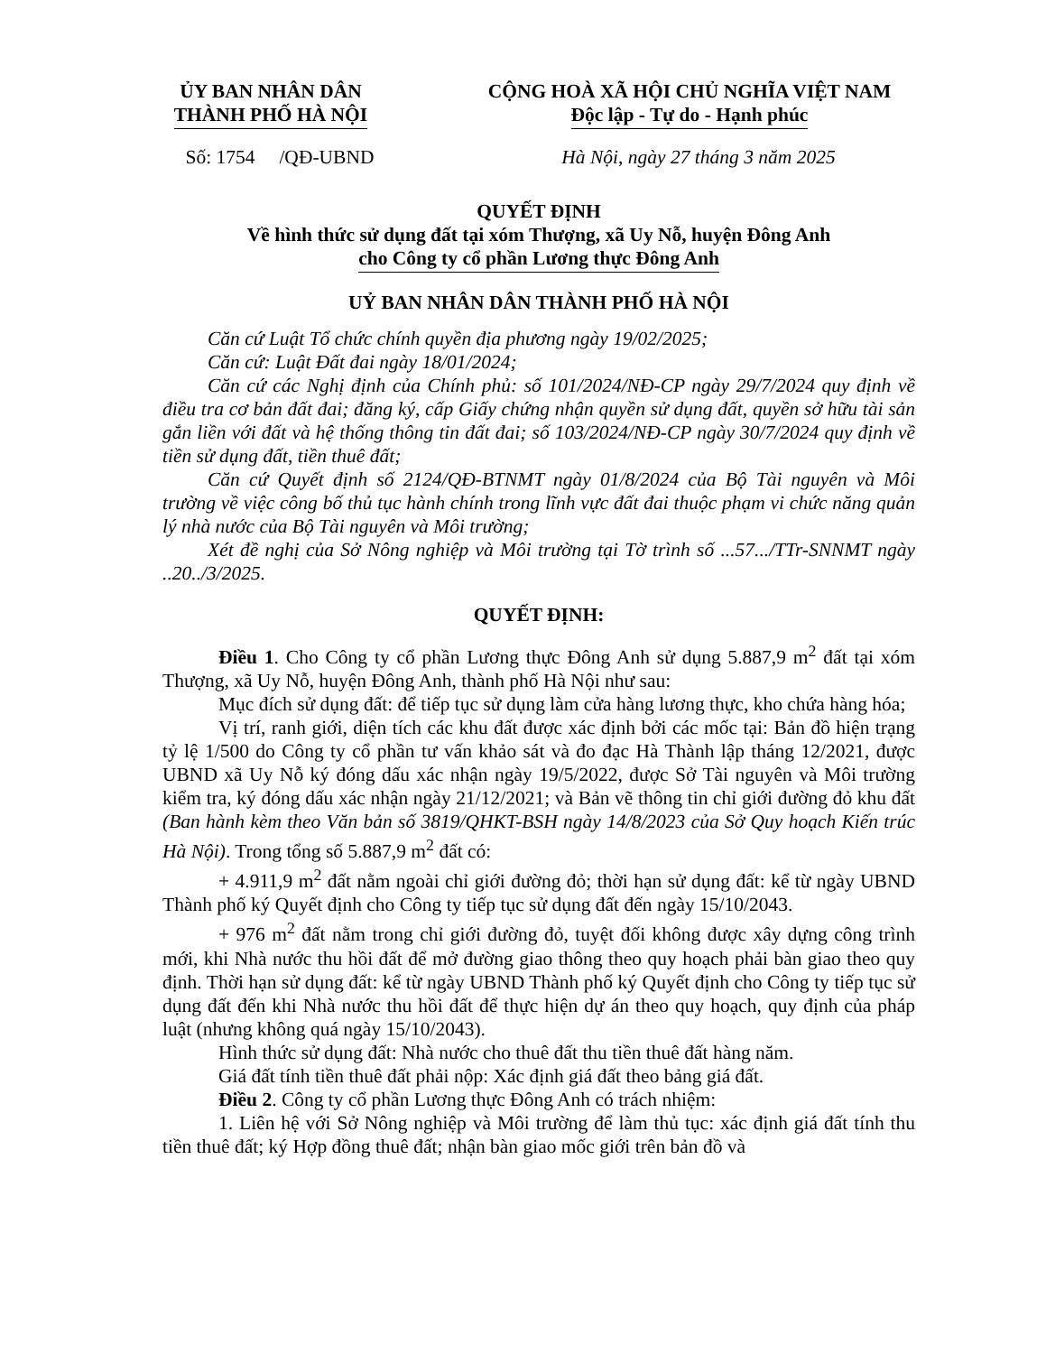ỦY BAN NHÂN DÂN
THÀNH PHỐ HÀ NỘI
CỘNG HOÀ XÃ HỘI CHỦ NGHĨA VIỆT NAM
Độc lập - Tự do - Hạnh phúc
Số: 1754 /QĐ-UBND
Hà Nội, ngày 27 tháng 3 năm 2025
QUYẾT ĐỊNH
Về hình thức sử dụng đất tại xóm Thượng, xã Uy Nỗ, huyện Đông Anh
cho Công ty cổ phần Lương thực Đông Anh
UỶ BAN NHÂN DÂN THÀNH PHỐ HÀ NỘI
Căn cứ Luật Tổ chức chính quyền địa phương ngày 19/02/2025;
Căn cứ: Luật Đất đai ngày 18/01/2024;
Căn cứ các Nghị định của Chính phủ: số 101/2024/NĐ-CP ngày 29/7/2024 quy định về điều tra cơ bản đất đai; đăng ký, cấp Giấy chứng nhận quyền sử dụng đất, quyền sở hữu tài sản gắn liền với đất và hệ thống thông tin đất đai; số 103/2024/NĐ-CP ngày 30/7/2024 quy định về tiền sử dụng đất, tiền thuê đất;
Căn cứ Quyết định số 2124/QĐ-BTNMT ngày 01/8/2024 của Bộ Tài nguyên và Môi trường về việc công bố thủ tục hành chính trong lĩnh vực đất đai thuộc phạm vi chức năng quản lý nhà nước của Bộ Tài nguyên và Môi trường;
Xét đề nghị của Sở Nông nghiệp và Môi trường tại Tờ trình số ...57.../TTr-SNNMT ngày ..20../3/2025.
QUYẾT ĐỊNH:
Điều 1. Cho Công ty cổ phần Lương thực Đông Anh sử dụng 5.887,9 m<sup>2</sup> đất tại xóm Thượng, xã Uy Nỗ, huyện Đông Anh, thành phố Hà Nội như sau:
Mục đích sử dụng đất: để tiếp tục sử dụng làm cửa hàng lương thực, kho chứa hàng hóa;
Vị trí, ranh giới, diện tích các khu đất được xác định bởi các mốc tại: Bản đồ hiện trạng tỷ lệ 1/500 do Công ty cổ phần tư vấn khảo sát và đo đạc Hà Thành lập tháng 12/2021, được UBND xã Uy Nỗ ký đóng dấu xác nhận ngày 19/5/2022, được Sở Tài nguyên và Môi trường kiểm tra, ký đóng dấu xác nhận ngày 21/12/2021; và Bản vẽ thông tin chỉ giới đường đỏ khu đất (Ban hành kèm theo Văn bản số 3819/QHKT-BSH ngày 14/8/2023 của Sở Quy hoạch Kiến trúc Hà Nội). Trong tổng số 5.887,9 m<sup>2</sup> đất có:
+ 4.911,9 m<sup>2</sup> đất nằm ngoài chỉ giới đường đỏ; thời hạn sử dụng đất: kể từ ngày UBND Thành phố ký Quyết định cho Công ty tiếp tục sử dụng đất đến ngày 15/10/2043.
+ 976 m<sup>2</sup> đất nằm trong chỉ giới đường đỏ, tuyệt đối không được xây dựng công trình mới, khi Nhà nước thu hồi đất để mở đường giao thông theo quy hoạch phải bàn giao theo quy định. Thời hạn sử dụng đất: kể từ ngày UBND Thành phố ký Quyết định cho Công ty tiếp tục sử dụng đất đến khi Nhà nước thu hồi đất để thực hiện dự án theo quy hoạch, quy định của pháp luật (nhưng không quá ngày 15/10/2043).
Hình thức sử dụng đất: Nhà nước cho thuê đất thu tiền thuê đất hàng năm.
Giá đất tính tiền thuê đất phải nộp: Xác định giá đất theo bảng giá đất.
Điều 2. Công ty cổ phần Lương thực Đông Anh có trách nhiệm:
1. Liên hệ với Sở Nông nghiệp và Môi trường để làm thủ tục: xác định giá đất tính thu tiền thuê đất; ký Hợp đồng thuê đất; nhận bàn giao mốc giới trên bản đồ và